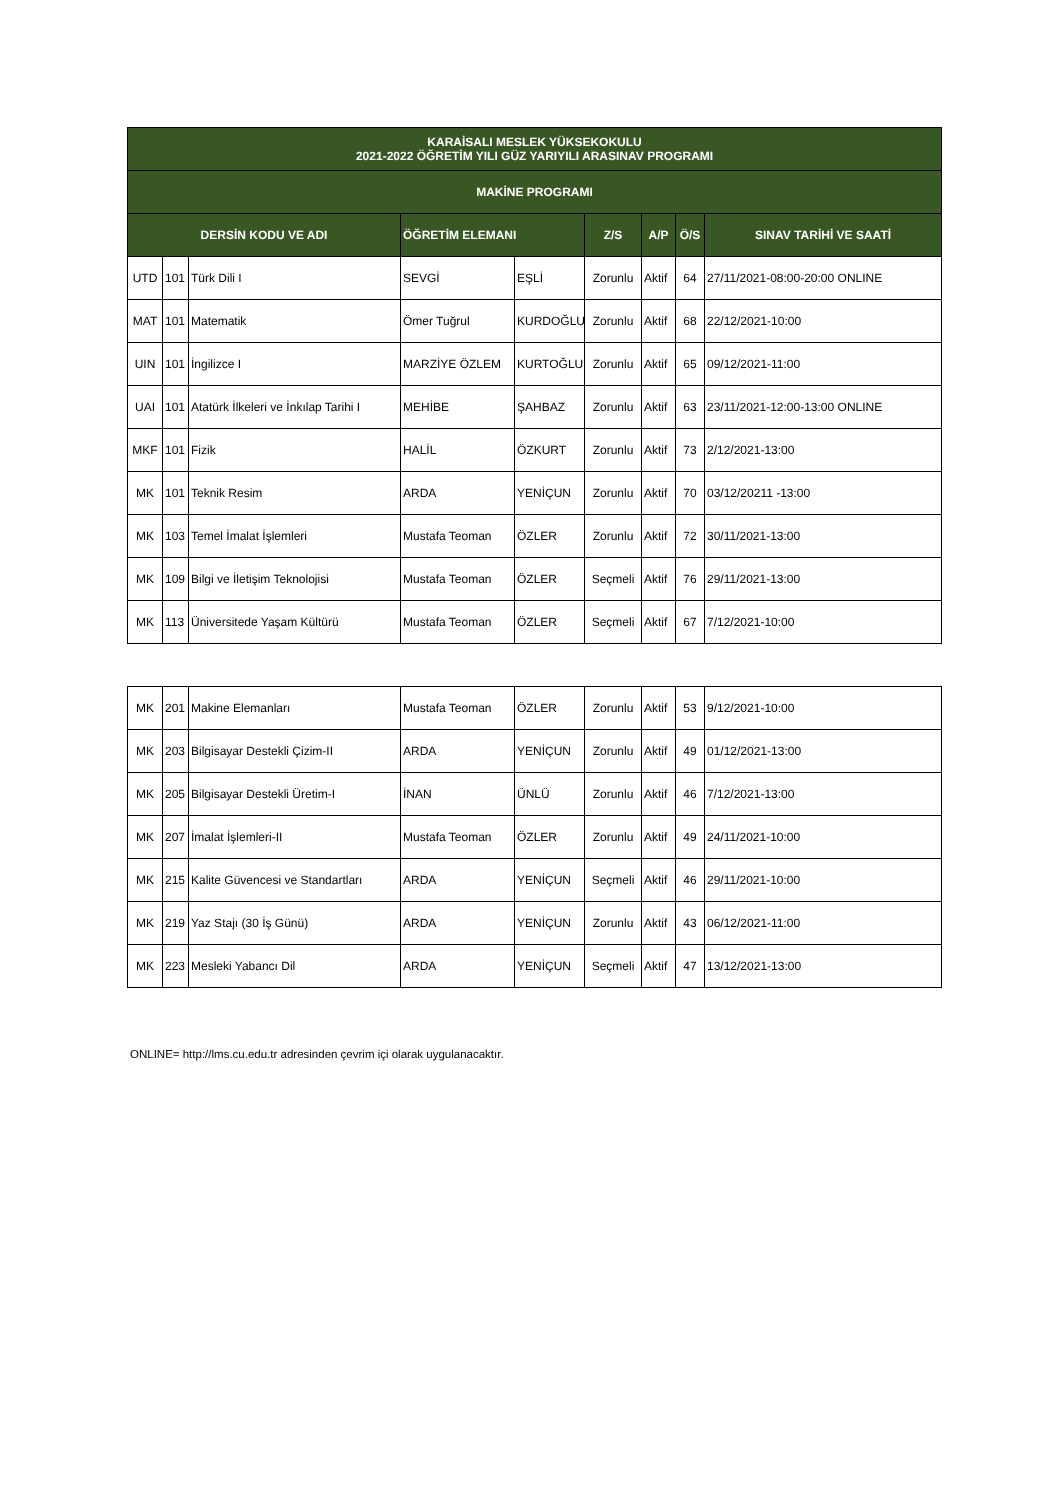| KARAİSALI MESLEK YÜKSEKOKULU 2021-2022 ÖĞRETİM YILI GÜZ YARIYILI ARASINAV PROGRAMI | | | | | | | | |
| --- | --- | --- | --- | --- | --- | --- | --- | --- |
| MAKİNE PROGRAMI | | | | | | | | |
| DERSİN KODU VE ADI | | | ÖĞRETİM ELEMANI | | Z/S | A/P | Ö/S | SINAV TARİHİ VE SAATİ |
| UTD | 101 | Türk Dili I | SEVGİ | EŞLİ | Zorunlu | Aktif | 64 | 27/11/2021-08:00-20:00 ONLINE |
| MAT | 101 | Matematik | Ömer Tuğrul | KURDOĞLU | Zorunlu | Aktif | 68 | 22/12/2021-10:00 |
| UIN | 101 | İngilizce I | MARZİYE ÖZLEM | KURTOĞLU | Zorunlu | Aktif | 65 | 09/12/2021-11:00 |
| UAI | 101 | Atatürk İlkeleri ve İnkılap Tarihi I | MEHİBE | ŞAHBAZ | Zorunlu | Aktif | 63 | 23/11/2021-12:00-13:00 ONLINE |
| MKF | 101 | Fizik | HALİL | ÖZKURT | Zorunlu | Aktif | 73 | 2/12/2021-13:00 |
| MK | 101 | Teknik Resim | ARDA | YENİÇUN | Zorunlu | Aktif | 70 | 03/12/20211 -13:00 |
| MK | 103 | Temel İmalat İşlemleri | Mustafa Teoman | ÖZLER | Zorunlu | Aktif | 72 | 30/11/2021-13:00 |
| MK | 109 | Bilgi ve İletişim Teknolojisi | Mustafa Teoman | ÖZLER | Seçmeli | Aktif | 76 | 29/11/2021-13:00 |
| MK | 113 | Üniversitede Yaşam Kültürü | Mustafa Teoman | ÖZLER | Seçmeli | Aktif | 67 | 7/12/2021-10:00 |
| MK | 201 | Makine Elemanları | Mustafa Teoman | ÖZLER | Zorunlu | Aktif | 53 | 9/12/2021-10:00 |
| MK | 203 | Bilgisayar Destekli Çizim-II | ARDA | YENİÇUN | Zorunlu | Aktif | 49 | 01/12/2021-13:00 |
| MK | 205 | Bilgisayar Destekli Üretim-I | İNAN | ÜNLÜ | Zorunlu | Aktif | 46 | 7/12/2021-13:00 |
| MK | 207 | İmalat İşlemleri-II | Mustafa Teoman | ÖZLER | Zorunlu | Aktif | 49 | 24/11/2021-10:00 |
| MK | 215 | Kalite Güvencesi ve Standartları | ARDA | YENİÇUN | Seçmeli | Aktif | 46 | 29/11/2021-10:00 |
| MK | 219 | Yaz Stajı (30 İş Günü) | ARDA | YENİÇUN | Zorunlu | Aktif | 43 | 06/12/2021-11:00 |
| MK | 223 | Mesleki Yabancı Dil | ARDA | YENİÇUN | Seçmeli | Aktif | 47 | 13/12/2021-13:00 |
ONLINE= http://lms.cu.edu.tr adresinden çevrim içi olarak uygulanacaktır.